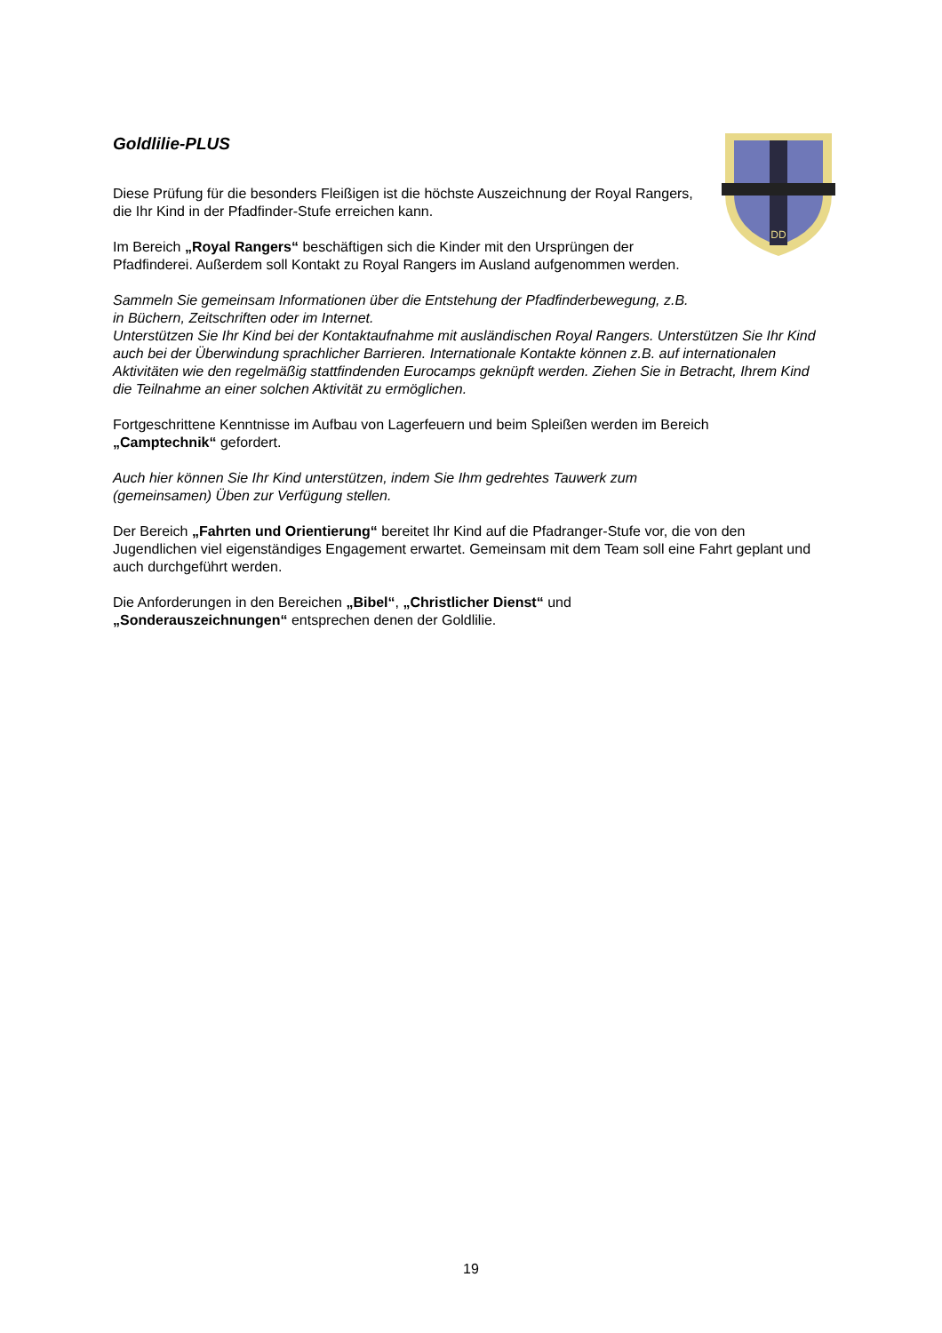DD
Goldlilie-PLUS
Diese Prüfung für die besonders Fleißigen ist die höchste Auszeichnung der Royal Rangers, die Ihr Kind in der Pfadfinder-Stufe erreichen kann.
Im Bereich „Royal Rangers“ beschäftigen sich die Kinder mit den Ursprüngen der Pfadfinderei. Außerdem soll Kontakt zu Royal Rangers im Ausland aufgenommen werden.
Sammeln Sie gemeinsam Informationen über die Entstehung der Pfadfinderbewegung, z.B.
in Büchern, Zeitschriften oder im Internet.
Unterstützen Sie Ihr Kind bei der Kontaktaufnahme mit ausländischen Royal Rangers. Unterstützen Sie Ihr Kind auch bei der Überwindung sprachlicher Barrieren. Internationale Kontakte können z.B. auf internationalen Aktivitäten wie den regelmäßig stattfindenden Eurocamps geknüpft werden. Ziehen Sie in Betracht, Ihrem Kind die Teilnahme an einer solchen Aktivität zu ermöglichen.
Fortgeschrittene Kenntnisse im Aufbau von Lagerfeuern und beim Spleißen werden im Bereich
„Camptechnik“ gefordert.
Auch hier können Sie Ihr Kind unterstützen, indem Sie Ihm gedrehtes Tauwerk zum
(gemeinsamen) Üben zur Verfügung stellen.
Der Bereich „Fahrten und Orientierung“ bereitet Ihr Kind auf die Pfadranger-Stufe vor, die von den Jugendlichen viel eigenständiges Engagement erwartet. Gemeinsam mit dem Team soll eine Fahrt geplant und auch durchgeführt werden.
Die Anforderungen in den Bereichen „Bibel“, „Christlicher Dienst“ und
„Sonderauszeichnungen“ entsprechen denen der Goldlilie.
19